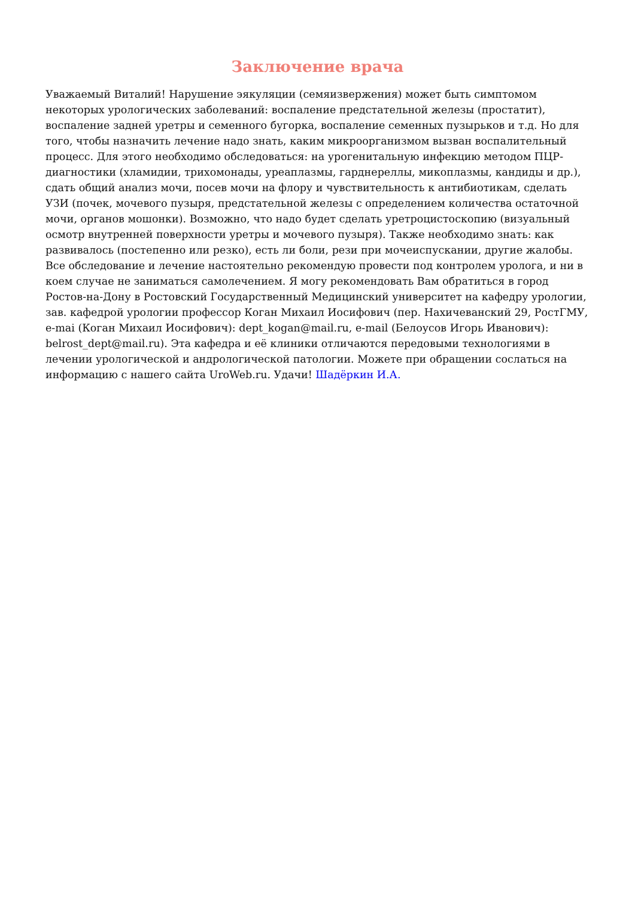Заключение врача
Уважаемый Виталий! Нарушение эякуляции (семяизвержения) может быть симптомом некоторых урологических заболеваний: воспаление предстательной железы (простатит), воспаление задней уретры и семенного бугорка, воспаление семенных пузырьков и т.д. Но для того, чтобы назначить лечение надо знать, каким микроорганизмом вызван воспалительный процесс. Для этого необходимо обследоваться: на урогенитальную инфекцию методом ПЦР-диагностики (хламидии, трихомонады, уреаплазмы, гарднереллы, микоплазмы, кандиды и др.), сдать общий анализ мочи, посев мочи на флору и чувствительность к антибиотикам, сделать УЗИ (почек, мочевого пузыря, предстательной железы с определением количества остаточной мочи, органов мошонки). Возможно, что надо будет сделать уретроцистоскопию (визуальный осмотр внутренней поверхности уретры и мочевого пузыря). Также необходимо знать: как развивалось (постепенно или резко), есть ли боли, рези при мочеиспускании, другие жалобы. Все обследование и лечение настоятельно рекомендую провести под контролем уролога, и ни в коем случае не заниматься самолечением. Я могу рекомендовать Вам обратиться в город Ростов-на-Дону в Ростовский Государственный Медицинский университет на кафедру урологии, зав. кафедрой урологии профессор Коган Михаил Иосифович (пер. Нахичеванский 29, РостГМУ, e-mai (Коган Михаил Иосифович): dept_kogan@mail.ru, e-mail (Белоусов Игорь Иванович): belrost_dept@mail.ru). Эта кафедра и её клиники отличаются передовыми технологиями в лечении урологической и андрологической патологии. Можете при обращении сослаться на информацию с нашего сайта UroWeb.ru. Удачи! Шадёркин И.А.